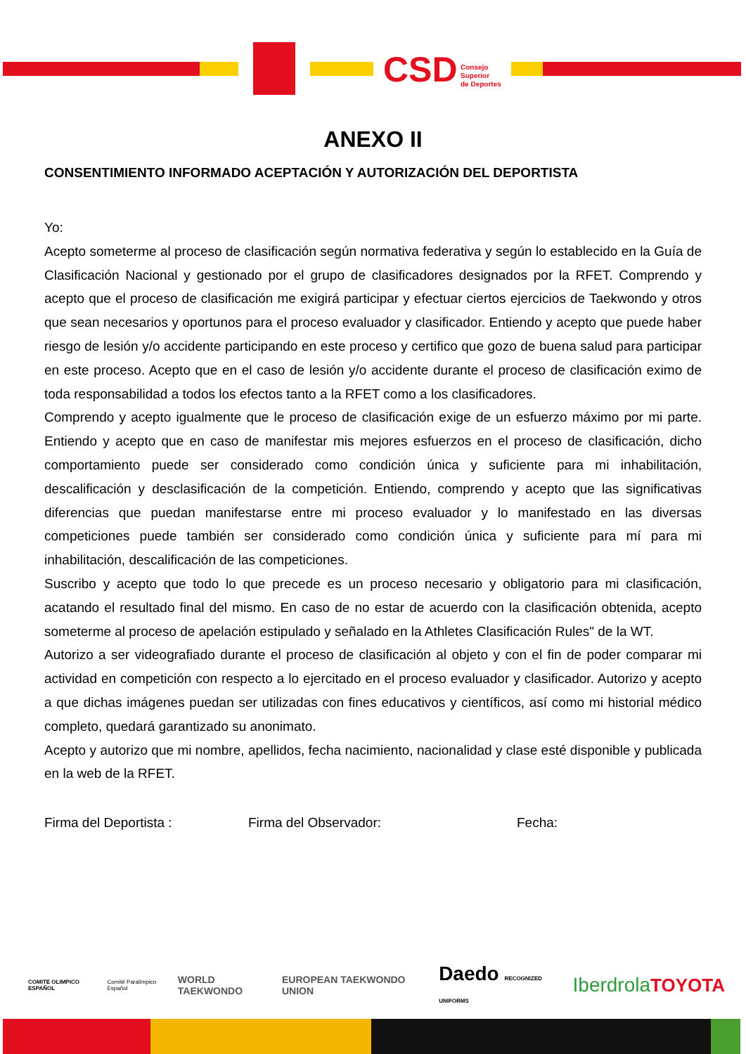Consejo
Superior
de Deportes
CSD
ANEXO II
CONSENTIMIENTO INFORMADO ACEPTACIÓN Y AUTORIZACIÓN DEL DEPORTISTA
Yo:
Acepto someterme al proceso de clasificación según normativa federativa y según lo establecido en la Guía de Clasificación Nacional y gestionado por el grupo de clasificadores designados por la RFET. Comprendo y acepto que el proceso de clasificación me exigirá participar y efectuar ciertos ejercicios de Taekwondo y otros que sean necesarios y oportunos para el proceso evaluador y clasificador. Entiendo y acepto que puede haber riesgo de lesión y/o accidente participando en este proceso y certifico que gozo de buena salud para participar en este proceso. Acepto que en el caso de lesión y/o accidente durante el proceso de clasificación eximo de toda responsabilidad a todos los efectos tanto a la RFET como a los clasificadores.
Comprendo y acepto igualmente que le proceso de clasificación exige de un esfuerzo máximo por mi parte. Entiendo y acepto que en caso de manifestar mis mejores esfuerzos en el proceso de clasificación, dicho comportamiento puede ser considerado como condición única y suficiente para mi inhabilitación, descalificación y desclasificación de la competición. Entiendo, comprendo y acepto que las significativas diferencias que puedan manifestarse entre mi proceso evaluador y lo manifestado en las diversas competiciones puede también ser considerado como condición única y suficiente para mí para mi inhabilitación, descalificación de las competiciones.
Suscribo y acepto que todo lo que precede es un proceso necesario y obligatorio para mi clasificación, acatando el resultado final del mismo. En caso de no estar de acuerdo con la clasificación obtenida, acepto someterme al proceso de apelación estipulado y señalado en la Athletes Clasificación Rules" de la WT.
Autorizo a ser videografiado durante el proceso de clasificación al objeto y con el fin de poder comparar mi actividad en competición con respecto a lo ejercitado en el proceso evaluador y clasificador. Autorizo y acepto a que dichas imágenes puedan ser utilizadas con fines educativos y científicos, así como mi historial médico completo, quedará garantizado su anonimato.
Acepto y autorizo que mi nombre, apellidos, fecha nacimiento, nacionalidad y clase esté disponible y publicada en la web de la RFET.
Firma del Deportista : Firma del Observador: Fecha:
COMITE OLIMPICO ESPAÑOL Comité Paralímpico Español WORLD TAEKWONDO EUROPEAN TAEKWONDO UNION Daedo RECOGNIZED UNIFORMS Iberdrola TOYOTA